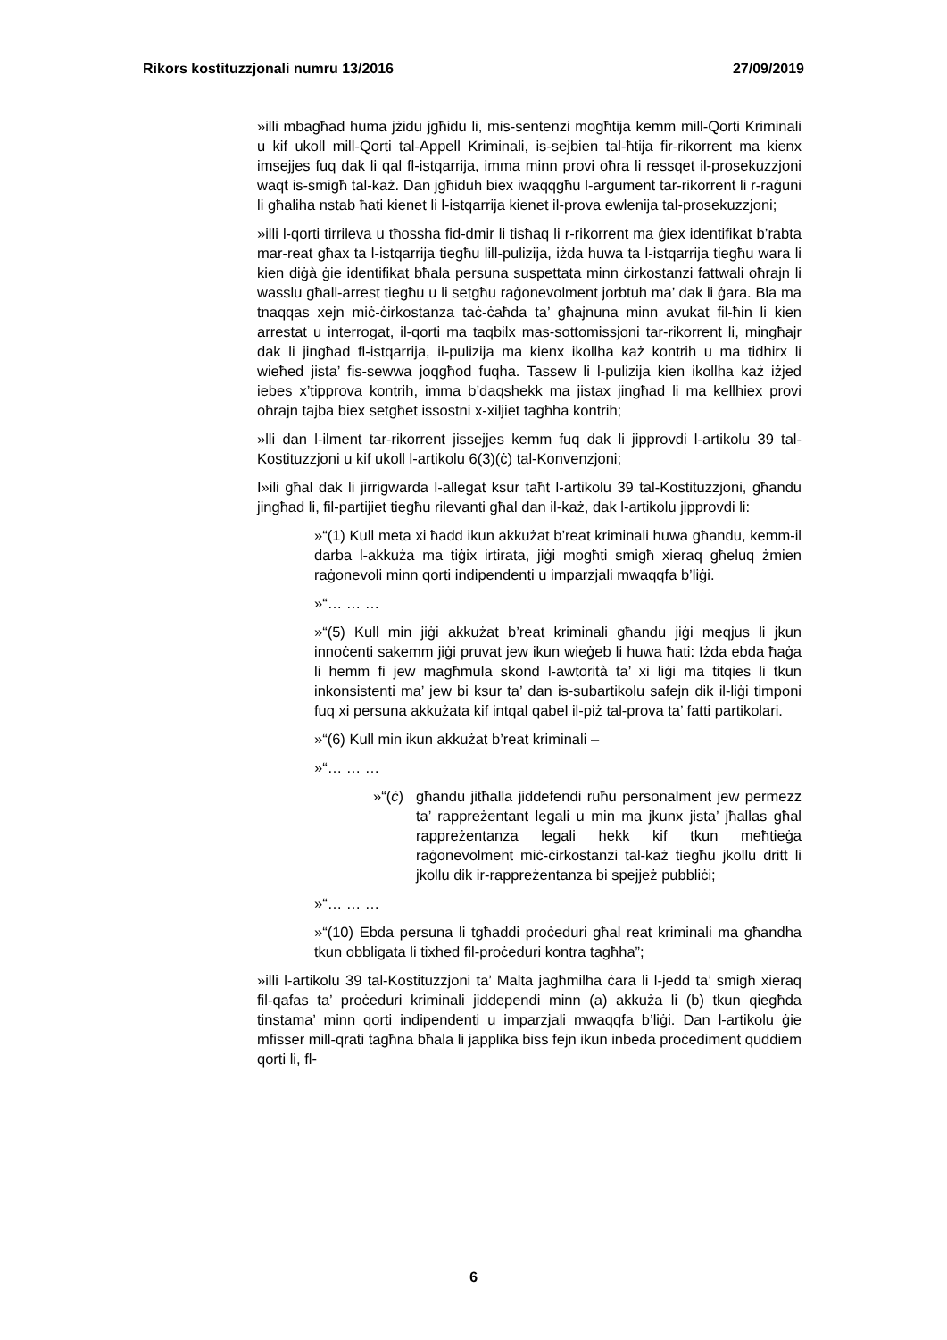Rikors kostituzzjonali numru 13/2016 27/09/2019
»illi mbagħad huma jżidu jgħidu li, mis-sentenzi mogħtija kemm mill-Qorti Kriminali u kif ukoll mill-Qorti tal-Appell Kriminali, is-sejbien tal-ħtija fir-rikorrent ma kienx imsejjes fuq dak li qal fl-istqarrija, imma minn provi oħra li ressqet il-prosekuzzjoni waqt is-smigħ tal-każ. Dan jgħiduh biex iwaqqgħu l-argument tar-rikorrent li r-raġuni li għaliha nstab ħati kienet li l-istqarrija kienet il-prova ewlenija tal-prosekuzzjoni;
»illi l-qorti tirrileva u tħossha fid-dmir li tisħaq li r-rikorrent ma ġiex identifikat b’rabta mar-reat għax ta l-istqarrija tiegħu lill-pulizija, iżda huwa ta l-istqarrija tiegħu wara li kien diġà ġie identifikat bħala persuna suspettata minn ċirkostanzi fattwali oħrajn li wasslu għall-arrest tiegħu u li setgħu raġonevolment jorbtuh ma’ dak li ġara. Bla ma tnaqqas xejn miċ-ċirkostanza taċ-ċaħda ta’ għajnuna minn avukat fil-ħin li kien arrestat u interrogat, il-qorti ma taqbilx mas-sottomissjoni tar-rikorrent li, mingħajr dak li jingħad fl-istqarrija, il-pulizija ma kienx ikollha każ kontrih u ma tidhirx li wieħed jista’ fis-sewwa joqgħod fuqha. Tassew li l-pulizija kien ikollha każ iżjed iebes x’tipprova kontrih, imma b’daqshekk ma jistax jingħad li ma kellhiex provi oħrajn tajba biex setgħet issostni x-xiljiet tagħha kontrih;
»lli dan l-ilment tar-rikorrent jissejjes kemm fuq dak li jipprovdi l-artikolu 39 tal-Kostituzzjoni u kif ukoll l-artikolu 6(3)(ċ) tal-Konvenzjoni;
I»ili għal dak li jirrigwarda l-allegat ksur taħt l-artikolu 39 tal-Kostituzzjoni, għandu jingħad li, fil-partijiet tiegħu rilevanti għal dan il-każ, dak l-artikolu jipprovdi li:
»“(1) Kull meta xi ħadd ikun akkużat b’reat kriminali huwa għandu, kemm-il darba l-akkuża ma tiġix irtirata, jiġi mogħti smigħ xieraq għeluq żmien raġonevoli minn qorti indipendenti u imparzjali mwaqqfa b’liġi.
»“… … …
»“(5) Kull min jiġi akkużat b’reat kriminali għandu jiġi meqjus li jkun innoċenti sakemm jiġi pruvat jew ikun wieġeb li huwa ħati: Iżda ebda ħaġa li hemm fi jew magħmula skond l-awtorità ta’ xi liġi ma titqies li tkun inkonsistenti ma’ jew bi ksur ta’ dan is-subartikolu safejn dik il-liġi timponi fuq xi persuna akkużata kif intqal qabel il-piż tal-prova ta’ fatti partikolari.
»“(6) Kull min ikun akkużat b’reat kriminali –
»“… … …
»“(ċ)
għandu jitħalla jiddefendi ruħu personalment jew permezz ta’ rappreżentant legali u min ma jkunx jista’ jħallas għal rappreżentanza legali hekk kif tkun meħtieġa raġonevolment miċ-ċirkostanzi tal-każ tiegħu jkollu dritt li jkollu dik ir-rappreżentanza bi spejjeż pubbliċi;
»“… … …
»“(10) Ebda persuna li tgħaddi proċeduri għal reat kriminali ma għandha tkun obbligata li tixhed fil-proċeduri kontra tagħha”;
»illi l-artikolu 39 tal-Kostituzzjoni ta’ Malta jagħmilha ċara li l-jedd ta’ smigħ xieraq fil-qafas ta’ proċeduri kriminali jiddependi minn (a) akkuża li (b) tkun qiegħda tinstama’ minn qorti indipendenti u imparzjali mwaqqfa b’liġi. Dan l-artikolu ġie mfisser mill-qrati tagħna bħala li japplika biss fejn ikun inbeda proċediment quddiem qorti li, fl-
6